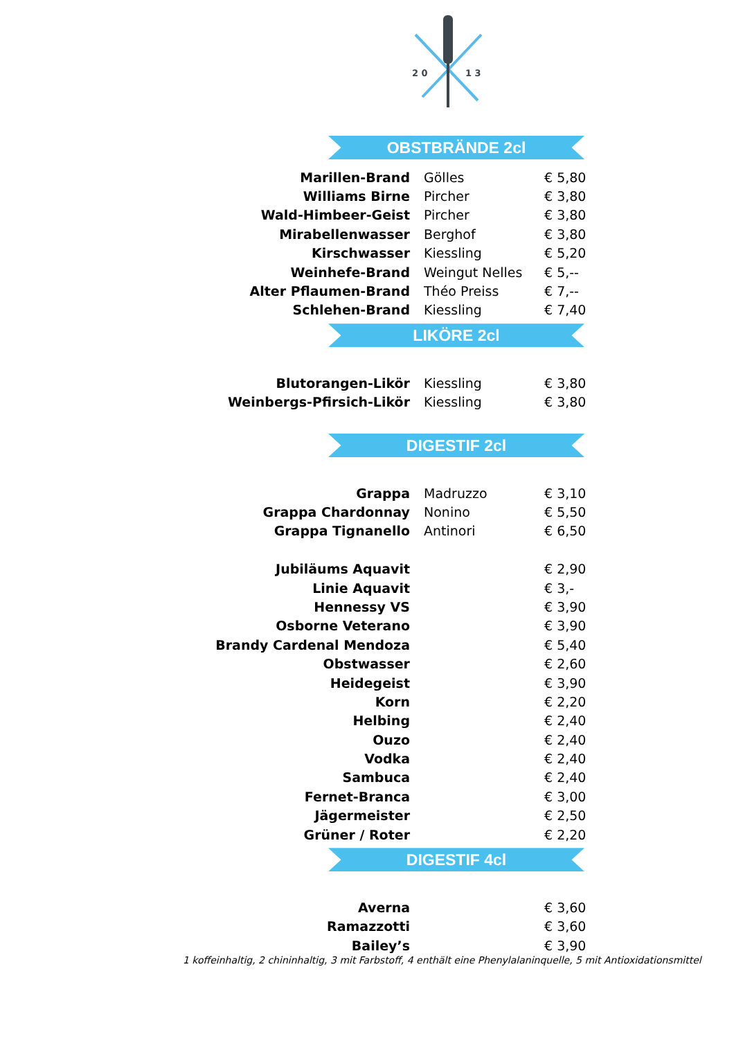2 0
1 3
OBSTBRÄNDE 2cl
| Marillen-Brand | Gölles | € 5,80 |
| Williams Birne | Pircher | € 3,80 |
| Wald-Himbeer-Geist | Pircher | € 3,80 |
| Mirabellenwasser | Berghof | € 3,80 |
| Kirschwasser | Kiessling | € 5,20 |
| Weinhefe-Brand | Weingut Nelles | € 5,-- |
| Alter Pflaumen-Brand | Théo Preiss | € 7,-- |
| Schlehen-Brand | Kiessling | € 7,40 |
LIKÖRE 2cl
| Blutorangen-Likör | Kiessling | € 3,80 |
| Weinbergs-Pfirsich-Likör | Kiessling | € 3,80 |
DIGESTIF 2cl
| Grappa | Madruzzo | € 3,10 |
| Grappa Chardonnay | Nonino | € 5,50 |
| Grappa Tignanello | Antinori | € 6,50 |
| Jubiläums Aquavit | | € 2,90 |
| Linie Aquavit | | € 3,- |
| Hennessy VS | | € 3,90 |
| Osborne Veterano | | € 3,90 |
| Brandy Cardenal Mendoza | | € 5,40 |
| Obstwasser | | € 2,60 |
| Heidegeist | | € 3,90 |
| Korn | | € 2,20 |
| Helbing | | € 2,40 |
| Ouzo | | € 2,40 |
| Vodka | | € 2,40 |
| Sambuca | | € 2,40 |
| Fernet-Branca | | € 3,00 |
| Jägermeister | | € 2,50 |
| Grüner / Roter | | € 2,20 |
DIGESTIF 4cl
| Averna | | € 3,60 |
| Ramazzotti | | € 3,60 |
| Bailey’s | | € 3,90 |
1 koffeinhaltig, 2 chininhaltig, 3 mit Farbstoff, 4 enthält eine Phenylalaninquelle, 5 mit Antioxidationsmittel